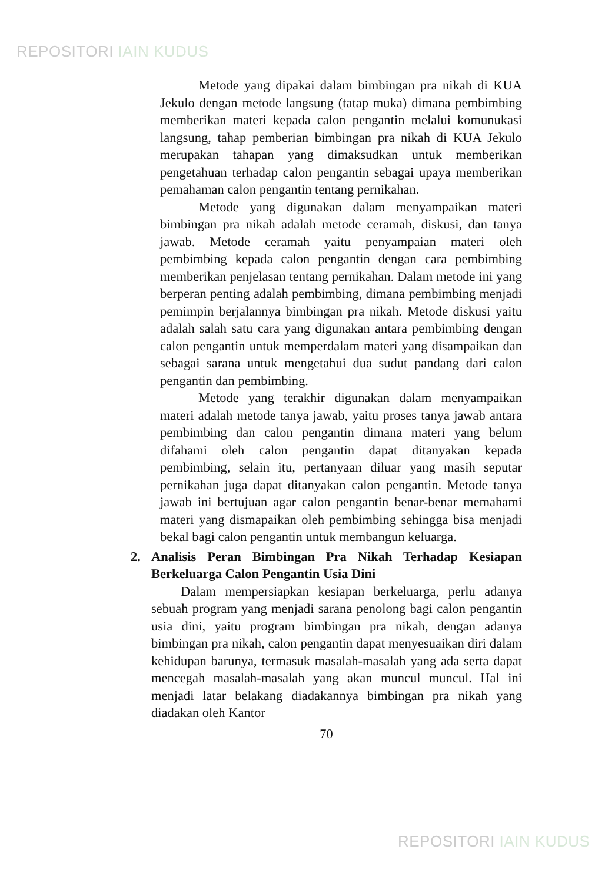REPOSITORI IAIN KUDUS
Metode yang dipakai dalam bimbingan pra nikah di KUA Jekulo dengan metode langsung (tatap muka) dimana pembimbing memberikan materi kepada calon pengantin melalui komunukasi langsung, tahap pemberian bimbingan pra nikah di KUA Jekulo merupakan tahapan yang dimaksudkan untuk memberikan pengetahuan terhadap calon pengantin sebagai upaya memberikan pemahaman calon pengantin tentang pernikahan.
Metode yang digunakan dalam menyampaikan materi bimbingan pra nikah adalah metode ceramah, diskusi, dan tanya jawab. Metode ceramah yaitu penyampaian materi oleh pembimbing kepada calon pengantin dengan cara pembimbing memberikan penjelasan tentang pernikahan. Dalam metode ini yang berperan penting adalah pembimbing, dimana pembimbing menjadi pemimpin berjalannya bimbingan pra nikah. Metode diskusi yaitu adalah salah satu cara yang digunakan antara pembimbing dengan calon pengantin untuk memperdalam materi yang disampaikan dan sebagai sarana untuk mengetahui dua sudut pandang dari calon pengantin dan pembimbing.
Metode yang terakhir digunakan dalam menyampaikan materi adalah metode tanya jawab, yaitu proses tanya jawab antara pembimbing dan calon pengantin dimana materi yang belum difahami oleh calon pengantin dapat ditanyakan kepada pembimbing, selain itu, pertanyaan diluar yang masih seputar pernikahan juga dapat ditanyakan calon pengantin. Metode tanya jawab ini bertujuan agar calon pengantin benar-benar memahami materi yang dismapaikan oleh pembimbing sehingga bisa menjadi bekal bagi calon pengantin untuk membangun keluarga.
2. Analisis Peran Bimbingan Pra Nikah Terhadap Kesiapan Berkeluarga Calon Pengantin Usia Dini
Dalam mempersiapkan kesiapan berkeluarga, perlu adanya sebuah program yang menjadi sarana penolong bagi calon pengantin usia dini, yaitu program bimbingan pra nikah, dengan adanya bimbingan pra nikah, calon pengantin dapat menyesuaikan diri dalam kehidupan barunya, termasuk masalah-masalah yang ada serta dapat mencegah masalah-masalah yang akan muncul muncul. Hal ini menjadi latar belakang diadakannya bimbingan pra nikah yang diadakan oleh Kantor
70
REPOSITORI IAIN KUDUS